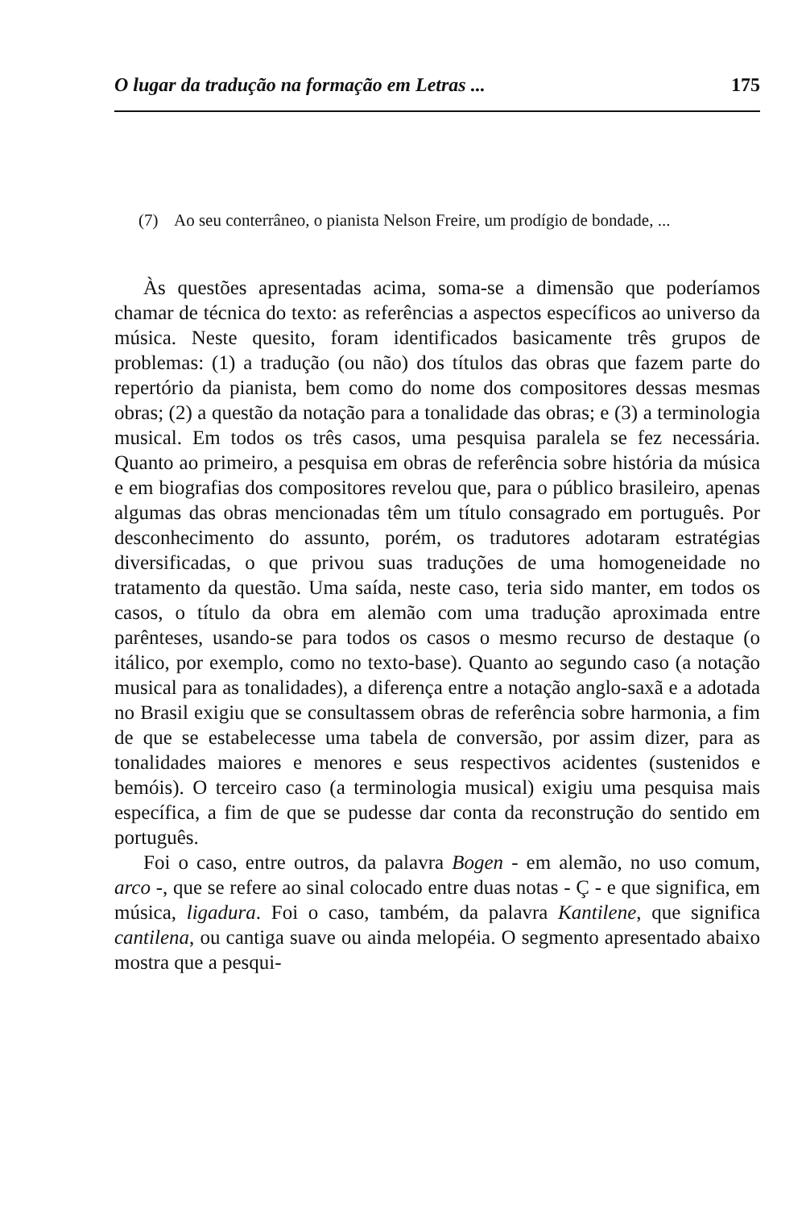O lugar da tradução na formação em Letras ... 175
(7) Ao seu conterrâneo, o pianista Nelson Freire, um prodígio de bondade, ...
Às questões apresentadas acima, soma-se a dimensão que poderíamos chamar de técnica do texto: as referências a aspectos específicos ao universo da música. Neste quesito, foram identificados basicamente três grupos de problemas: (1) a tradução (ou não) dos títulos das obras que fazem parte do repertório da pianista, bem como do nome dos compositores dessas mesmas obras; (2) a questão da notação para a tonalidade das obras; e (3) a terminologia musical. Em todos os três casos, uma pesquisa paralela se fez necessária. Quanto ao primeiro, a pesquisa em obras de referência sobre história da música e em biografias dos compositores revelou que, para o público brasileiro, apenas algumas das obras mencionadas têm um título consagrado em português. Por desconhecimento do assunto, porém, os tradutores adotaram estratégias diversificadas, o que privou suas traduções de uma homogeneidade no tratamento da questão. Uma saída, neste caso, teria sido manter, em todos os casos, o título da obra em alemão com uma tradução aproximada entre parênteses, usando-se para todos os casos o mesmo recurso de destaque (o itálico, por exemplo, como no texto-base). Quanto ao segundo caso (a notação musical para as tonalidades), a diferença entre a notação anglo-saxã e a adotada no Brasil exigiu que se consultassem obras de referência sobre harmonia, a fim de que se estabelecesse uma tabela de conversão, por assim dizer, para as tonalidades maiores e menores e seus respectivos acidentes (sustenidos e bemóis). O terceiro caso (a terminologia musical) exigiu uma pesquisa mais específica, a fim de que se pudesse dar conta da reconstrução do sentido em português.
Foi o caso, entre outros, da palavra Bogen - em alemão, no uso comum, arco -, que se refere ao sinal colocado entre duas notas - Ç - e que significa, em música, ligadura. Foi o caso, também, da palavra Kantilene, que significa cantilena, ou cantiga suave ou ainda melopéia. O segmento apresentado abaixo mostra que a pesqui-